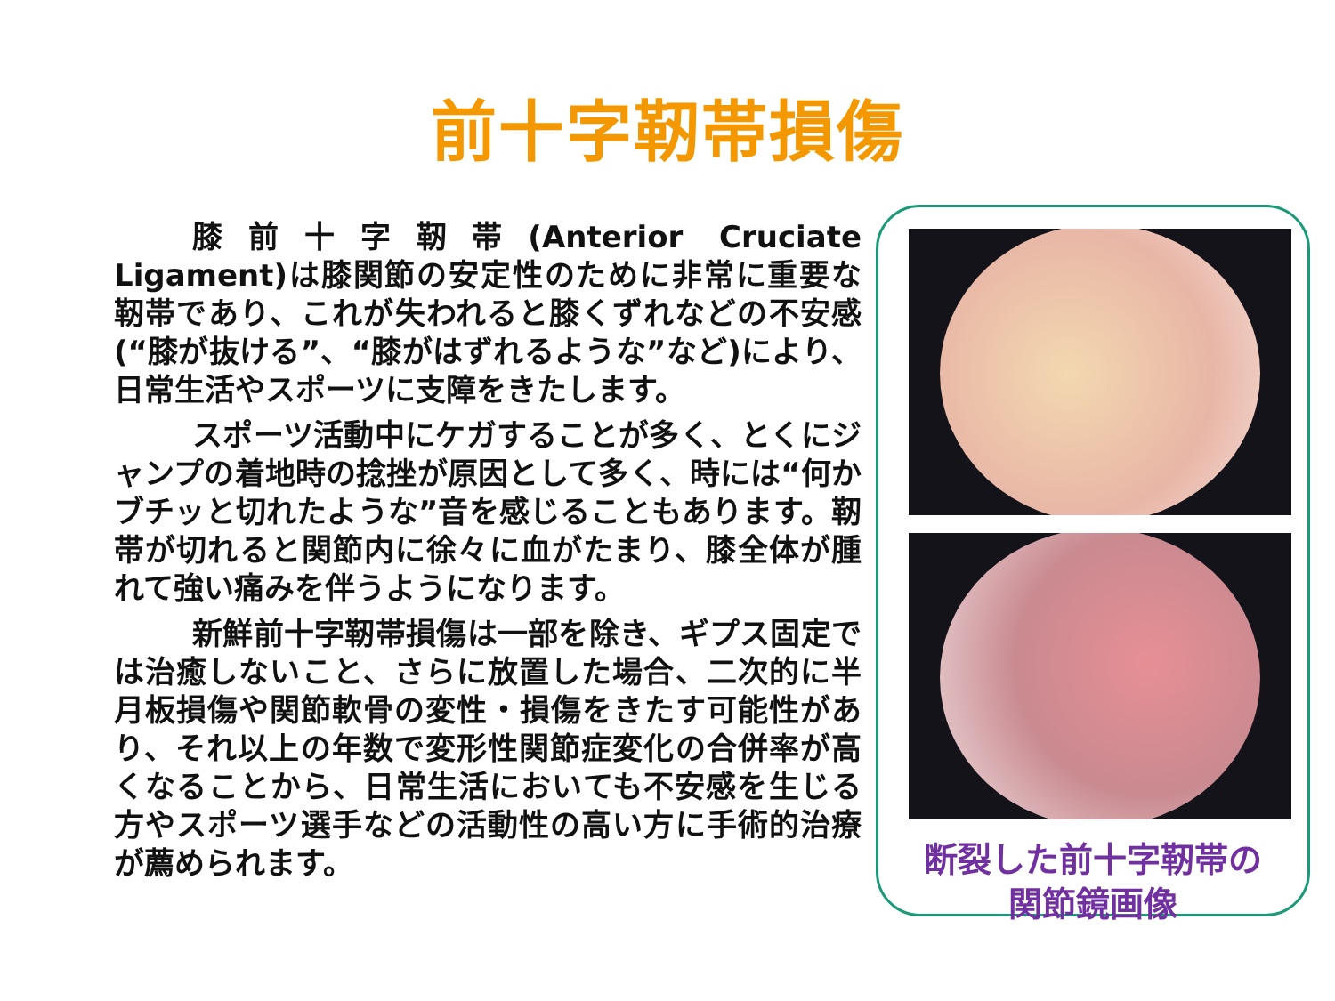前十字靭帯損傷
膝前十字靭帯(Anterior Cruciate Ligament)は膝関節の安定性のために非常に重要な靭帯であり、これが失われると膝くずれなどの不安感(“膝が抜ける”、“膝がはずれるような”など)により、日常生活やスポーツに支障をきたします。
スポーツ活動中にケガすることが多く、とくにジャンプの着地時の捻挫が原因として多く、時には“何かブチッと切れたような”音を感じることもあります。靭帯が切れると関節内に徐々に血がたまり、膝全体が腫れて強い痛みを伴うようになります。
新鮮前十字靭帯損傷は一部を除き、ギプス固定では治癒しないこと、さらに放置した場合、二次的に半月板損傷や関節軟骨の変性・損傷をきたす可能性があり、それ以上の年数で変形性関節症変化の合併率が高くなることから、日常生活においても不安感を生じる方やスポーツ選手などの活動性の高い方に手術的治療が薦められます。
断裂した前十字靭帯の
関節鏡画像